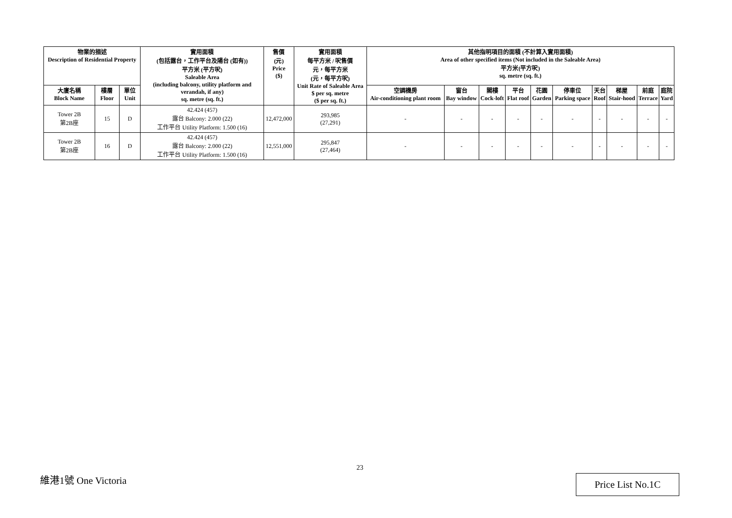| 物業的描述 Description of Residential Property | | | 實用面積 (包括露台，工作平台及陽台 (如有)) 平方米 (平方呎) Saleable Area (including balcony, utility platform and verandah, if any) sq. metre (sq. ft.) | 售價 (元) Price ($) | 實用面積 每平方米 / 呎售價 元，每平方米 (元，每平方呎) Unit Rate of Saleable Area $ per sq. metre ($ per sq. ft.) | 其他指明項目的面積 (不計算入實用面積) Area of other specified items (Not included in the Saleable Area) 平方米(平方呎) sq. metre (sq. ft.) | | | | | | | | | |
| --- | --- | --- | --- | --- | --- | --- | --- | --- | --- | --- | --- | --- | --- | --- | --- |
| 大廈名稱 Block Name | 樓層 Floor | 單位 Unit | | | | 空調機房 Air-conditioning plant room | 窗台 Bay window | 閣樓 Cock-loft | 平台 Flat roof | 花園 Garden | 停車位 Parking space | 天台 Roof | 梯屋 Stair-hood | 前庭 Terrace | 庭院 Yard |
| Tower 2B 第2B座 | 15 | D | 42.424 (457) 露台 Balcony: 2.000 (22) 工作平台 Utility Platform: 1.500 (16) | 12,472,000 | 293,985 (27,291) | - | - | - | - | - | - | - | - | - | - |
| Tower 2B 第2B座 | 16 | D | 42.424 (457) 露台 Balcony: 2.000 (22) 工作平台 Utility Platform: 1.500 (16) | 12,551,000 | 295,847 (27,464) | - | - | - | - | - | - | - | - | - | - |
23
維港1號 One Victoria Price List No.1C